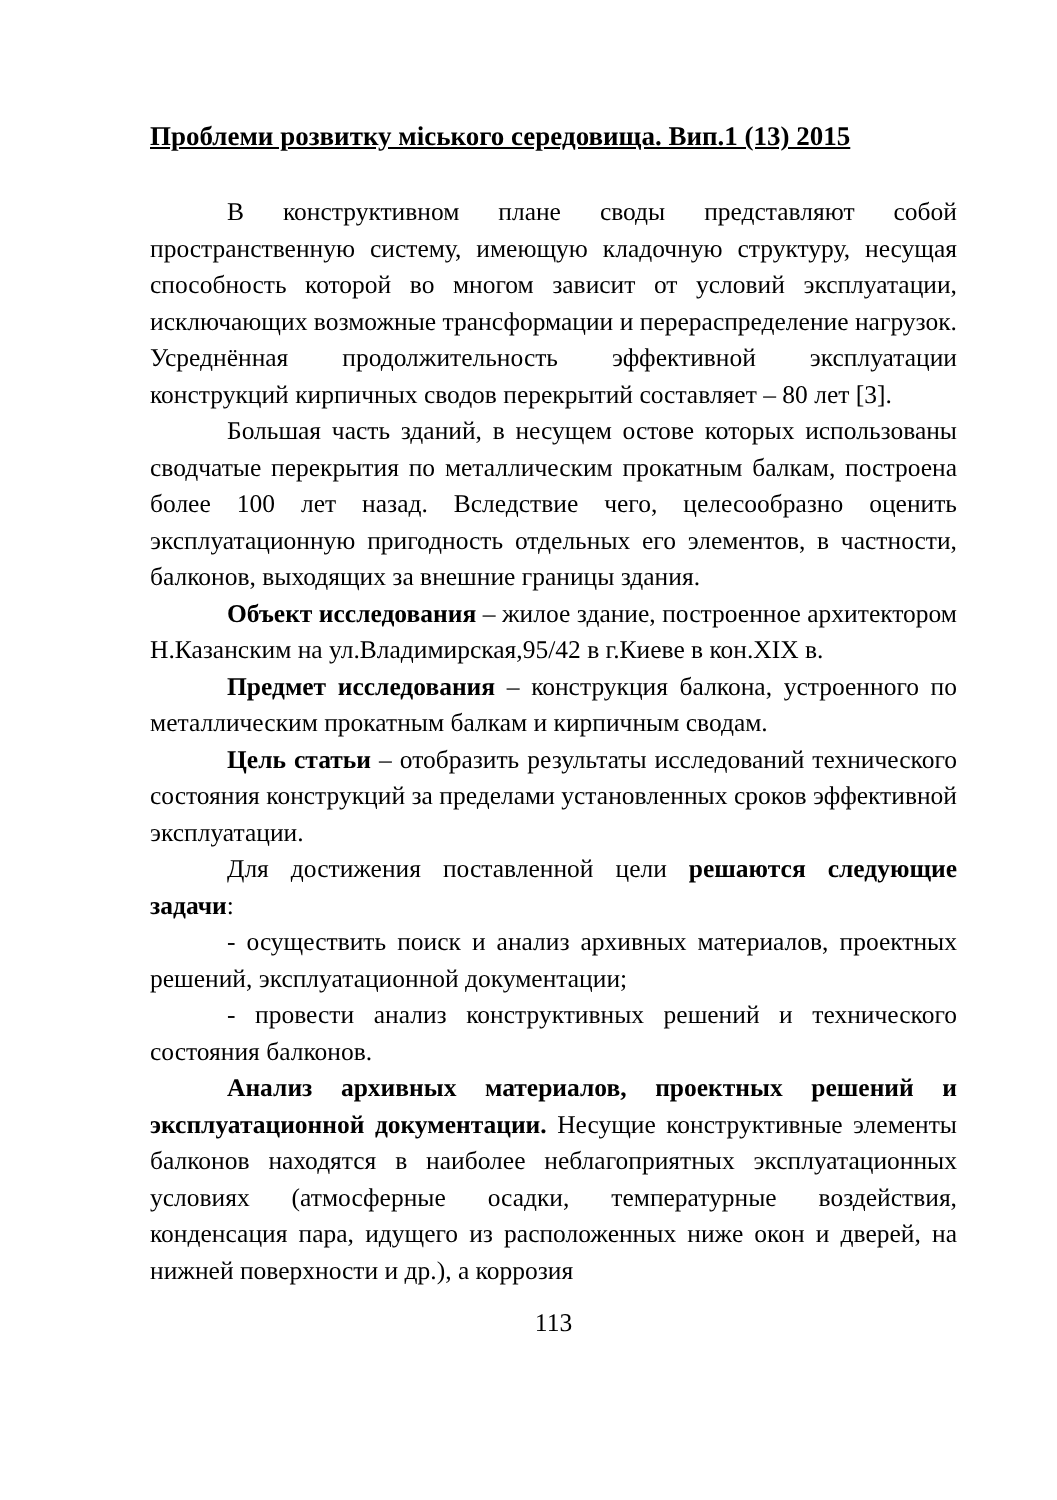Проблеми розвитку міського середовища. Вип.1 (13) 2015
В конструктивном плане своды представляют собой пространственную систему, имеющую кладочную структуру, несущая способность которой во многом зависит от условий эксплуатации, исключающих возможные трансформации и перераспределение нагрузок. Усреднённая продолжительность эффективной эксплуатации конструкций кирпичных сводов перекрытий составляет – 80 лет [3].
Большая часть зданий, в несущем остове которых использованы сводчатые перекрытия по металлическим прокатным балкам, построена более 100 лет назад. Вследствие чего, целесообразно оценить эксплуатационную пригодность отдельных его элементов, в частности, балконов, выходящих за внешние границы здания.
Объект исследования – жилое здание, построенное архитектором Н.Казанским на ул.Владимирская,95/42 в г.Киеве в кон.XIX в.
Предмет исследования – конструкция балкона, устроенного по металлическим прокатным балкам и кирпичным сводам.
Цель статьи – отобразить результаты исследований технического состояния конструкций за пределами установленных сроков эффективной эксплуатации.
Для достижения поставленной цели решаются следующие задачи:
- осуществить поиск и анализ архивных материалов, проектных решений, эксплуатационной документации;
- провести анализ конструктивных решений и технического состояния балконов.
Анализ архивных материалов, проектных решений и эксплуатационной документации. Несущие конструктивные элементы балконов находятся в наиболее неблагоприятных эксплуатационных условиях (атмосферные осадки, температурные воздействия, конденсация пара, идущего из расположенных ниже окон и дверей, на нижней поверхности и др.), а коррозия
113